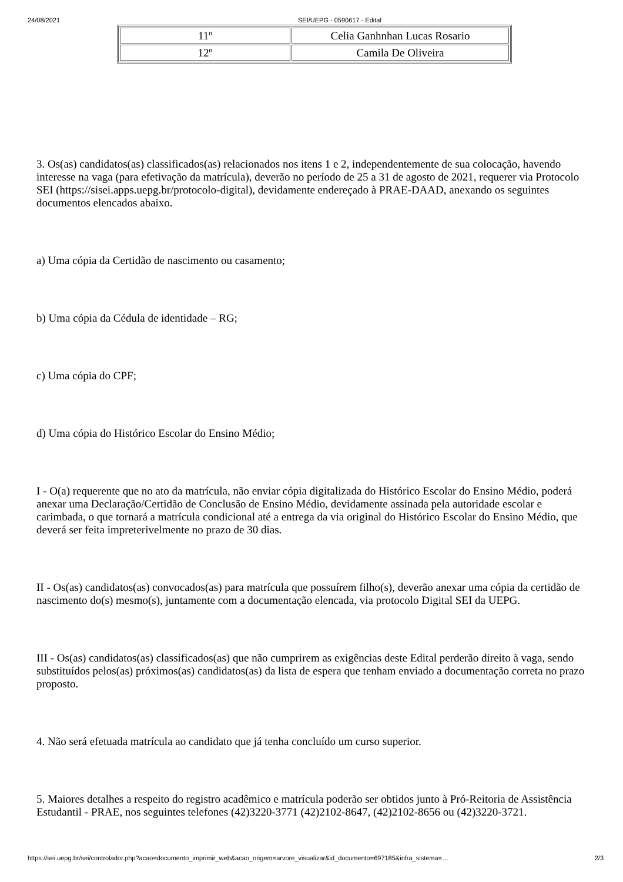24/08/2021 SEI/UEPG - 0590617 - Edital
| 11º | Celia Ganhnhan Lucas Rosario |
| 12º | Camila De Oliveira |
3. Os(as) candidatos(as) classificados(as) relacionados nos itens 1 e 2, independentemente de sua colocação, havendo interesse na vaga (para efetivação da matrícula), deverão no período de 25 a 31 de agosto de 2021, requerer via Protocolo SEI (https://sisei.apps.uepg.br/protocolo-digital), devidamente endereçado à PRAE-DAAD, anexando os seguintes documentos elencados abaixo.
a) Uma cópia da Certidão de nascimento ou casamento;
b) Uma cópia da Cédula de identidade – RG;
c) Uma cópia do CPF;
d) Uma cópia do Histórico Escolar do Ensino Médio;
I - O(a) requerente que no ato da matrícula, não enviar cópia digitalizada do Histórico Escolar do Ensino Médio, poderá anexar uma Declaração/Certidão de Conclusão de Ensino Médio, devidamente assinada pela autoridade escolar e carimbada, o que tornará a matrícula condicional até a entrega da via original do Histórico Escolar do Ensino Médio, que deverá ser feita impreterivelmente no prazo de 30 dias.
II - Os(as) candidatos(as) convocados(as) para matrícula que possuírem filho(s), deverão anexar uma cópia da certidão de nascimento do(s) mesmo(s), juntamente com a documentação elencada, via protocolo Digital SEI da UEPG.
III - Os(as) candidatos(as) classificados(as) que não cumprirem as exigências deste Edital perderão direito à vaga, sendo substituídos pelos(as) próximos(as) candidatos(as) da lista de espera que tenham enviado a documentação correta no prazo proposto.
4. Não será efetuada matrícula ao candidato que já tenha concluído um curso superior.
5. Maiores detalhes a respeito do registro acadêmico e matrícula poderão ser obtidos junto à Pró-Reitoria de Assistência Estudantil - PRAE, nos seguintes telefones (42)3220-3771 (42)2102-8647, (42)2102-8656 ou (42)3220-3721.
https://sei.uepg.br/sei/controlador.php?acao=documento_imprimir_web&acao_origem=arvore_visualizar&id_documento=697185&infra_sistema=… 2/3